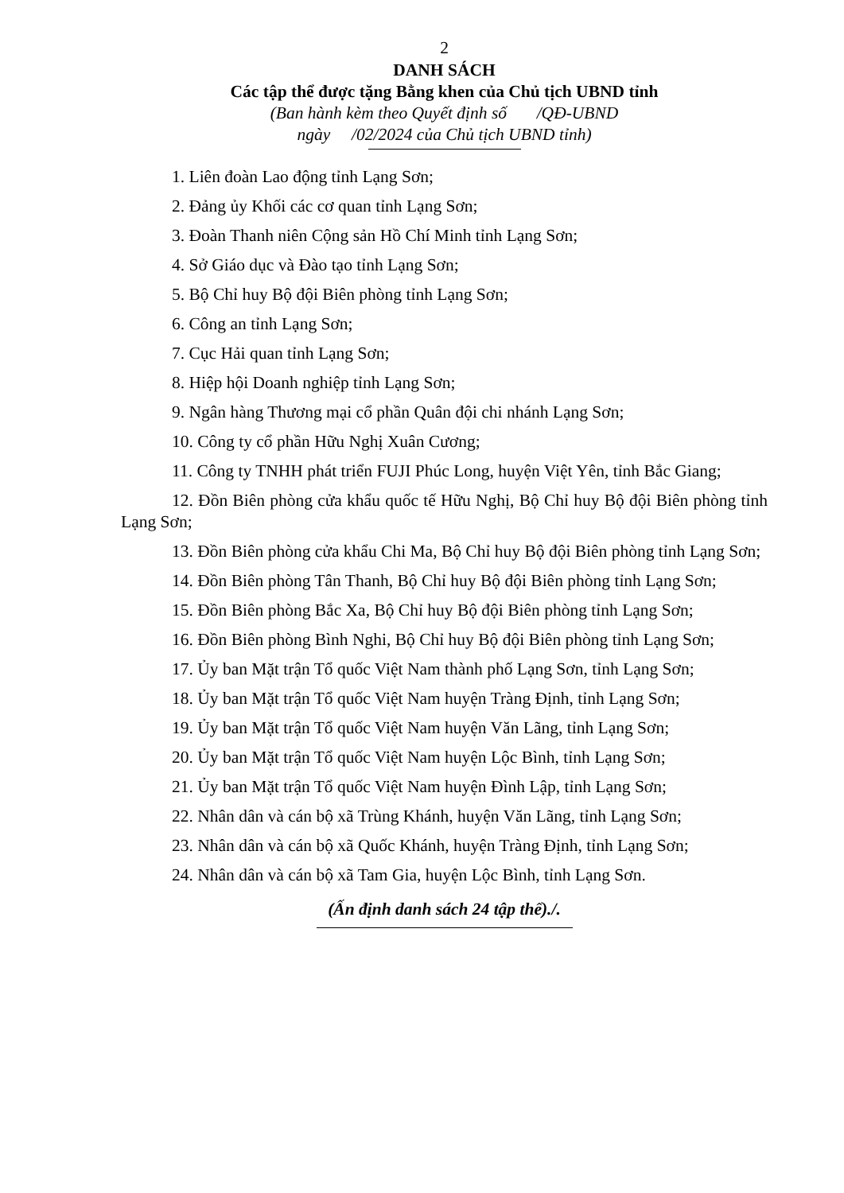2
DANH SÁCH
Các tập thể được tặng Bằng khen của Chủ tịch UBND tỉnh
(Ban hành kèm theo Quyết định số /QĐ-UBND
ngày /02/2024 của Chủ tịch UBND tỉnh)
1. Liên đoàn Lao động tỉnh Lạng Sơn;
2. Đảng ủy Khối các cơ quan tỉnh Lạng Sơn;
3. Đoàn Thanh niên Cộng sản Hồ Chí Minh tỉnh Lạng Sơn;
4. Sở Giáo dục và Đào tạo tỉnh Lạng Sơn;
5. Bộ Chỉ huy Bộ đội Biên phòng tỉnh Lạng Sơn;
6. Công an tỉnh Lạng Sơn;
7. Cục Hải quan tỉnh Lạng Sơn;
8. Hiệp hội Doanh nghiệp tỉnh Lạng Sơn;
9. Ngân hàng Thương mại cổ phần Quân đội chi nhánh Lạng Sơn;
10. Công ty cổ phần Hữu Nghị Xuân Cương;
11. Công ty TNHH phát triển FUJI Phúc Long, huyện Việt Yên, tỉnh Bắc Giang;
12. Đồn Biên phòng cửa khẩu quốc tế Hữu Nghị, Bộ Chỉ huy Bộ đội Biên phòng tỉnh Lạng Sơn;
13. Đồn Biên phòng cửa khẩu Chi Ma, Bộ Chỉ huy Bộ đội Biên phòng tỉnh Lạng Sơn;
14. Đồn Biên phòng Tân Thanh, Bộ Chỉ huy Bộ đội Biên phòng tỉnh Lạng Sơn;
15. Đồn Biên phòng Bắc Xa, Bộ Chỉ huy Bộ đội Biên phòng tỉnh Lạng Sơn;
16. Đồn Biên phòng Bình Nghi, Bộ Chỉ huy Bộ đội Biên phòng tỉnh Lạng Sơn;
17. Ủy ban Mặt trận Tổ quốc Việt Nam thành phố Lạng Sơn, tỉnh Lạng Sơn;
18. Ủy ban Mặt trận Tổ quốc Việt Nam huyện Tràng Định, tỉnh Lạng Sơn;
19. Ủy ban Mặt trận Tổ quốc Việt Nam huyện Văn Lãng, tỉnh Lạng Sơn;
20. Ủy ban Mặt trận Tổ quốc Việt Nam huyện Lộc Bình, tỉnh Lạng Sơn;
21. Ủy ban Mặt trận Tổ quốc Việt Nam huyện Đình Lập, tỉnh Lạng Sơn;
22. Nhân dân và cán bộ xã Trùng Khánh, huyện Văn Lãng, tỉnh Lạng Sơn;
23. Nhân dân và cán bộ xã Quốc Khánh, huyện Tràng Định, tỉnh Lạng Sơn;
24. Nhân dân và cán bộ xã Tam Gia, huyện Lộc Bình, tỉnh Lạng Sơn.
(Ấn định danh sách 24 tập thể)./.